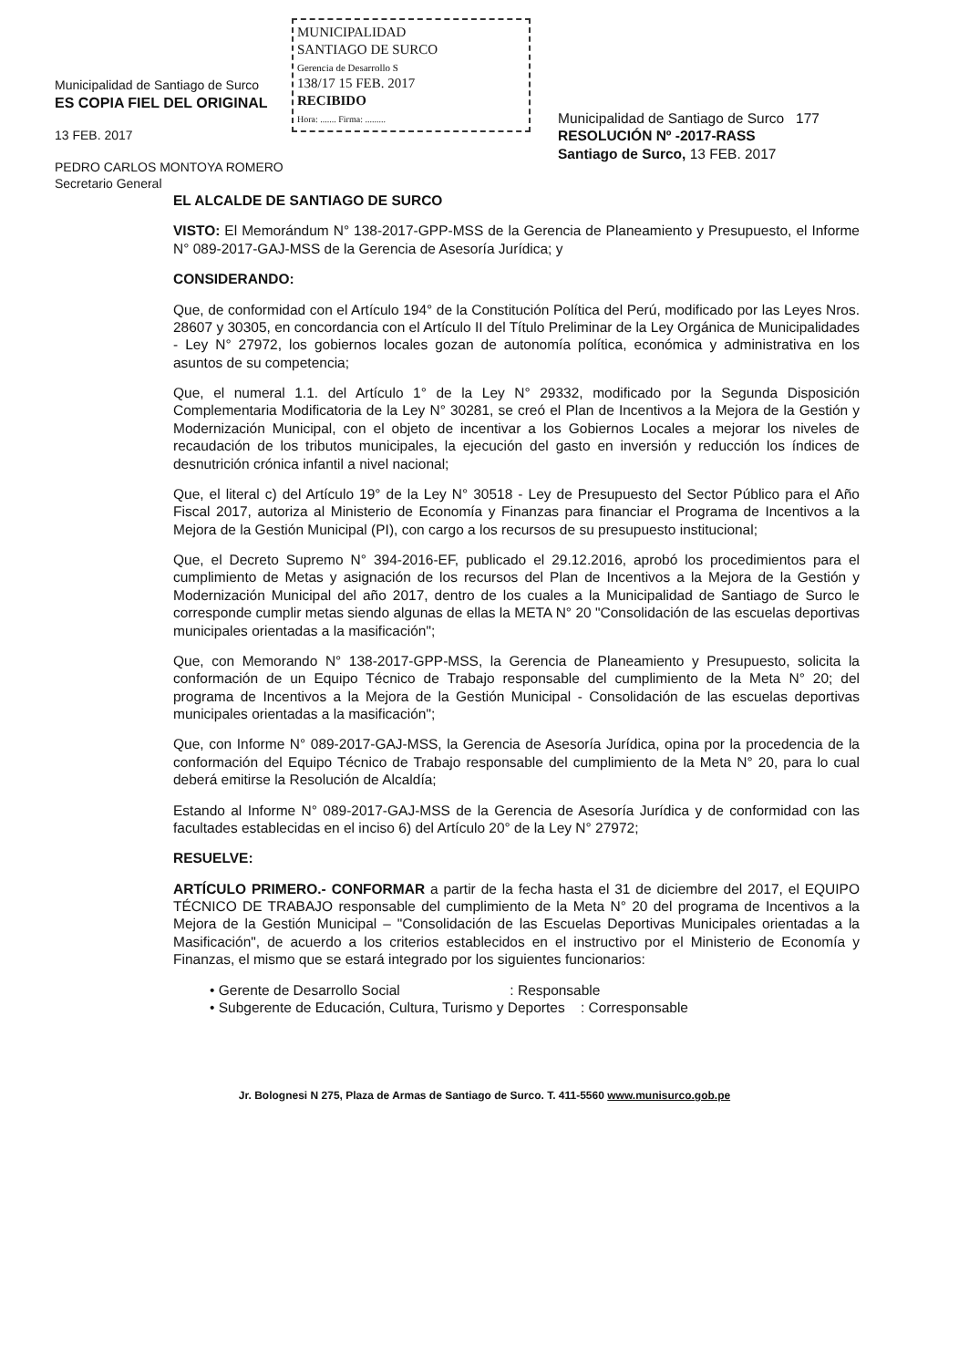Municipalidad de Santiago de Surco
ES COPIA FIEL DEL ORIGINAL
13 FEB. 2017
PEDRO CARLOS MONTOYA ROMERO
Secretario General
MUNICIPALIDAD
SANTIAGO DE SURCO
Gerencia de Desarrollo S
138/17 15 FEB. 2017
RECIBIDO
Hora: ....... Firma: .........
Municipalidad de Santiago de Surco 177
RESOLUCIÓN Nº -2017-RASS
Santiago de Surco, 13 FEB. 2017
EL ALCALDE DE SANTIAGO DE SURCO
VISTO: El Memorándum N° 138-2017-GPP-MSS de la Gerencia de Planeamiento y Presupuesto, el Informe N° 089-2017-GAJ-MSS de la Gerencia de Asesoría Jurídica; y
CONSIDERANDO:
Que, de conformidad con el Artículo 194° de la Constitución Política del Perú, modificado por las Leyes Nros. 28607 y 30305, en concordancia con el Artículo II del Título Preliminar de la Ley Orgánica de Municipalidades - Ley N° 27972, los gobiernos locales gozan de autonomía política, económica y administrativa en los asuntos de su competencia;
Que, el numeral 1.1. del Artículo 1° de la Ley N° 29332, modificado por la Segunda Disposición Complementaria Modificatoria de la Ley N° 30281, se creó el Plan de Incentivos a la Mejora de la Gestión y Modernización Municipal, con el objeto de incentivar a los Gobiernos Locales a mejorar los niveles de recaudación de los tributos municipales, la ejecución del gasto en inversión y reducción los índices de desnutrición crónica infantil a nivel nacional;
Que, el literal c) del Artículo 19° de la Ley N° 30518 - Ley de Presupuesto del Sector Público para el Año Fiscal 2017, autoriza al Ministerio de Economía y Finanzas para financiar el Programa de Incentivos a la Mejora de la Gestión Municipal (PI), con cargo a los recursos de su presupuesto institucional;
Que, el Decreto Supremo N° 394-2016-EF, publicado el 29.12.2016, aprobó los procedimientos para el cumplimiento de Metas y asignación de los recursos del Plan de Incentivos a la Mejora de la Gestión y Modernización Municipal del año 2017, dentro de los cuales a la Municipalidad de Santiago de Surco le corresponde cumplir metas siendo algunas de ellas la META N° 20 "Consolidación de las escuelas deportivas municipales orientadas a la masificación";
Que, con Memorando N° 138-2017-GPP-MSS, la Gerencia de Planeamiento y Presupuesto, solicita la conformación de un Equipo Técnico de Trabajo responsable del cumplimiento de la Meta N° 20; del programa de Incentivos a la Mejora de la Gestión Municipal - Consolidación de las escuelas deportivas municipales orientadas a la masificación";
Que, con Informe N° 089-2017-GAJ-MSS, la Gerencia de Asesoría Jurídica, opina por la procedencia de la conformación del Equipo Técnico de Trabajo responsable del cumplimiento de la Meta N° 20, para lo cual deberá emitirse la Resolución de Alcaldía;
Estando al Informe N° 089-2017-GAJ-MSS de la Gerencia de Asesoría Jurídica y de conformidad con las facultades establecidas en el inciso 6) del Artículo 20° de la Ley N° 27972;
RESUELVE:
ARTÍCULO PRIMERO.- CONFORMAR a partir de la fecha hasta el 31 de diciembre del 2017, el EQUIPO TÉCNICO DE TRABAJO responsable del cumplimiento de la Meta N° 20 del programa de Incentivos a la Mejora de la Gestión Municipal – "Consolidación de las Escuelas Deportivas Municipales orientadas a la Masificación", de acuerdo a los criterios establecidos en el instructivo por el Ministerio de Economía y Finanzas, el mismo que se estará integrado por los siguientes funcionarios:
• Gerente de Desarrollo Social : Responsable
• Subgerente de Educación, Cultura, Turismo y Deportes : Corresponsable
Jr. Bolognesi N 275, Plaza de Armas de Santiago de Surco. T. 411-5560 www.munisurco.gob.pe